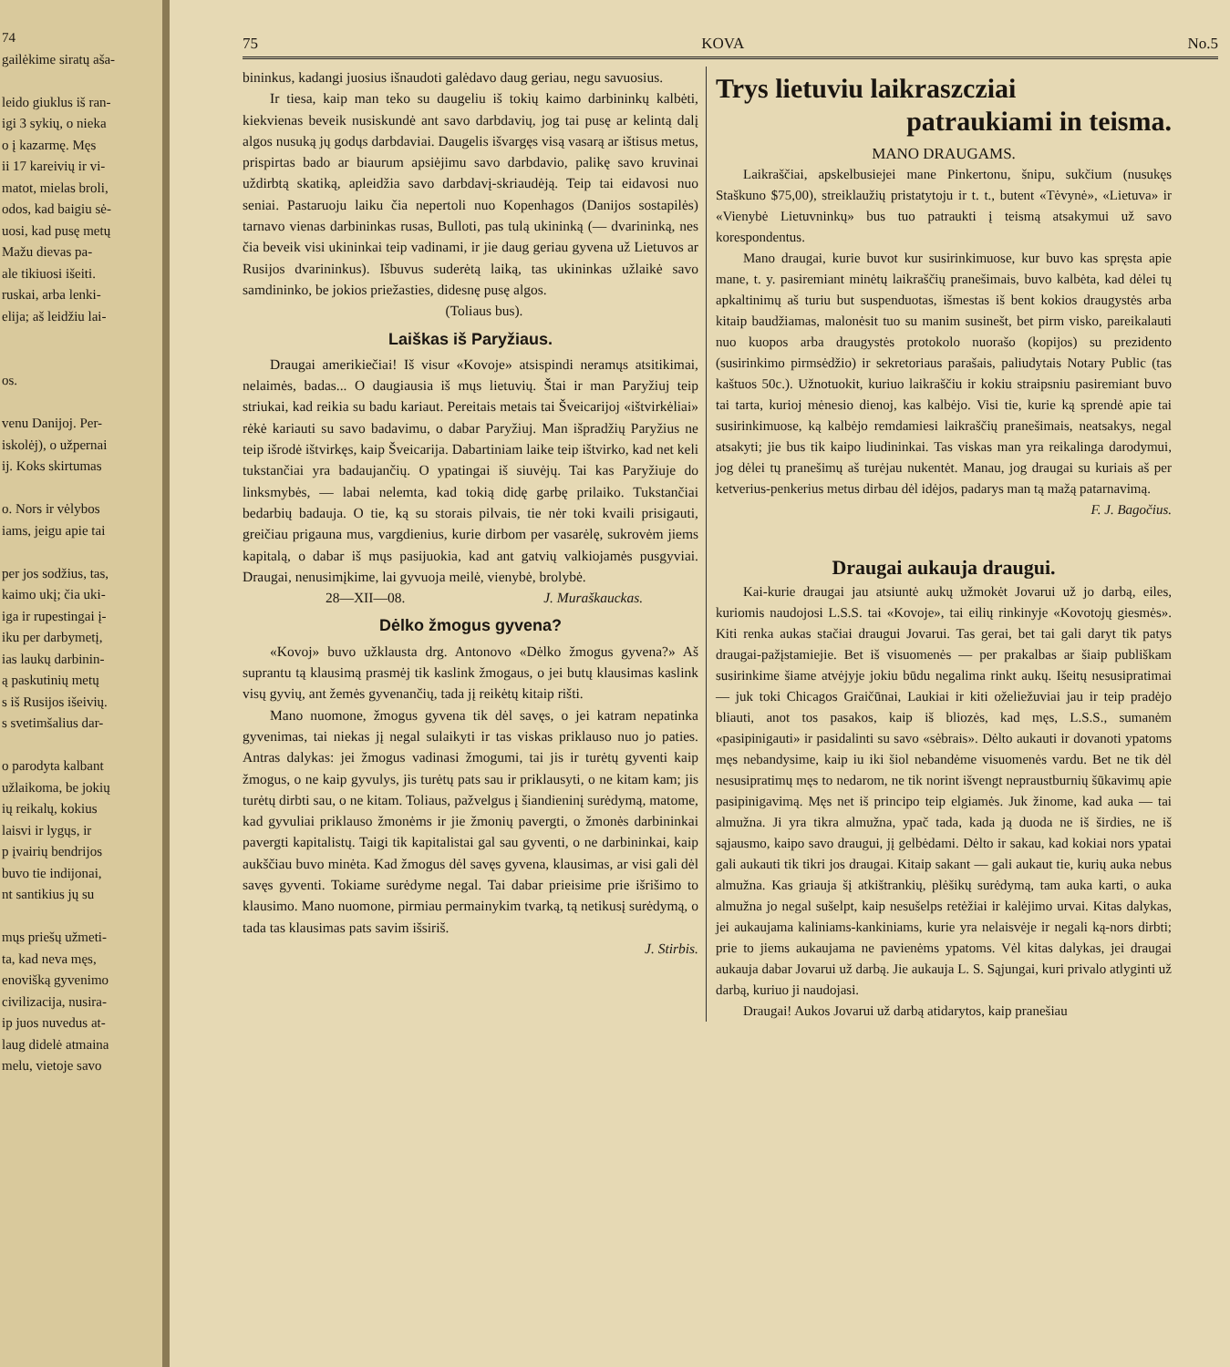74
gailėkime siratų aša-
leido giuklus iš ran-
igi 3 sykių, o nieka
o į kazarmę. Męs
ii 17 kareivių ir vi-
matot, mielas broli,
odos, kad baigiu sė-
uosi, kad pusę metų
Mažu dievas pa-
ale tikiuosi išeiti.
ruskai, arba lenki-
elija; aš leidžiu lai-
os.
venu Danijoj. Per-
iskolėj), o užpernai
ij. Koks skirtumas
o. Nors ir vėlybos
iams, jeigu apie tai
per jos sodžius, tas,
kaimo ukį; čia uki-
iga ir rupestingai į-
iku per darbymetį,
ias laukų darbinin-
ą paskutinių metų
s iš Rusijos išeivių.
s svetimšalius dar-
o parodyta kalbant
užlaikoma, be jokių
ių reikalų, kokius
laisvi ir lygųs, ir
p įvairių bendrijos
buvo tie indijonai,
nt santikius jų su
mųs priešų užmeti-
ta, kad neva męs,
enovišką gyvenimo
civilizacija, nusira-
ip juos nuvedus at-
laug didelė atmaina
melu, vietoje savo
75 KOVA No.5
bininkus, kadangi juosius išnaudoti galėdavo daug geriau, negu savuosius.
Ir tiesa, kaip man teko su daugeliu iš tokių kaimo darbininkų kalbėti, kiekvienas beveik nusiskundė ant savo darbdavių, jog tai pusę ar kelintą dalį algos nusuką jų godųs darbdaviai. Daugelis išvargęs visą vasarą ar ištisus metus, prispirtas bado ar biaurum apsiėjimu savo darbdavio, palikę savo kruvinai uždirbtą skatiką, apleidžia savo darbdavį-skriaudėją. Teip tai eidavosi nuo seniai. Pastaruoju laiku čia nepertoli nuo Kopenhagos (Danijos sostapilės) tarnavo vienas darbininkas rusas, Bulloti, pas tulą ukininką (— dvarininką, nes čia beveik visi ukininkai teip vadinami, ir jie daug geriau gyvena už Lietuvos ar Rusijos dvarininkus). Išbuvus suderėtą laiką, tas ukininkas užlaikė savo samdininko, be jokios priežasties, didesnę pusę algos.
(Toliaus bus).
Laiškas iš Paryžiaus.
Draugai amerikiečiai! Iš visur «Kovoje» atsispindi neramųs atsitikimai, nelaimės, badas... O daugiausia iš mųs lietuvių. Štai ir man Paryžiuj teip striukai, kad reikia su badu kariaut. Pereitais metais tai Šveicarijoj «ištvirkėliai» rėkė kariauti su savo badavimu, o dabar Paryžiuj. Man išpradžių Paryžius ne teip išrodė ištvirkęs, kaip Šveicarija. Dabartiniam laike teip ištvirko, kad net keli tukstančiai yra badaujančių. O ypatingai iš siuvėjų. Tai kas Paryžiuje do linksmybės, — labai nelemta, kad tokią didę garbę prilaiko. Tukstančiai bedarbių badauja. O tie, ką su storais pilvais, tie nėr toki kvaili prisigauti, greičiau prigauna mus, vargdienius, kurie dirbom per vasarėlę, sukrovėm jiems kapitalą, o dabar iš mųs pasijuokia, kad ant gatvių valkiojamės pusgyviai. Draugai, nenusimįkime, lai gyvuoja meilė, vienybė, brolybė.
28—XII—08. J. Muraškauckas.
Dėlko žmogus gyvena?
«Kovoj» buvo užklausta drg. Antonovo «Dėlko žmogus gyvena?» Aš suprantu tą klausimą prasmėj tik kaslink žmogaus, o jei butų klausimas kaslink visų gyvių, ant žemės gyvenančių, tada jį reikėtų kitaip rišti.
Mano nuomone, žmogus gyvena tik dėl savęs, o jei katram nepatinka gyvenimas, tai niekas jį negal sulaikyti ir tas viskas priklauso nuo jo paties. Antras dalykas: jei žmogus vadinasi žmogumi, tai jis ir turėtų gyventi kaip žmogus, o ne kaip gyvulys, jis turėtų pats sau ir priklausyti, o ne kitam kam; jis turėtų dirbti sau, o ne kitam. Toliaus, pažvelgus į šiandieninį surėdymą, matome, kad gyvuliai priklauso žmonėms ir jie žmonių pavergti, o žmonės darbininkai pavergti kapitalistų. Taigi tik kapitalistai gal sau gyventi, o ne darbininkai, kaip aukščiau buvo minėta. Kad žmogus dėl savęs gyvena, klausimas, ar visi gali dėl savęs gyventi. Tokiame surėdyme negal. Tai dabar prieisime prie išrišimo to klausimo. Mano nuomone, pirmiau permainykim tvarką, tą netikusį surėdymą, o tada tas klausimas pats savim išsiriš.
J. Stirbis.
Trys lietuviu laikraszcziai
patraukiami in teisma.
MANO DRAUGAMS.
Laikraščiai, apskelbusiejei mane Pinkertonu, šnipu, sukčium (nusukęs Staškuno $75,00), streiklaužių pristatytoju ir t. t., butent «Tėvynė», «Lietuva» ir «Vienybė Lietuvninkų» bus tuo patraukti į teismą atsakymui už savo korespondentus.
Mano draugai, kurie buvot kur susirinkimuose, kur buvo kas spręsta apie mane, t. y. pasiremiant minėtų laikraščių pranešimais, buvo kalbėta, kad dėlei tų apkaltinimų aš turiu but suspenduotas, išmestas iš bent kokios draugystės arba kitaip baudžiamas, malonėsit tuo su manim susinešt, bet pirm visko, pareikalauti nuo kuopos arba draugystės protokolo nuorašo (kopijos) su prezidento (susirinkimo pirmsėdžio) ir sekretoriaus parašais, paliudytais Notary Public (tas kaštuos 50c.). Užnotuokit, kuriuo laikraščiu ir kokiu straipsniu pasiremiant buvo tai tarta, kurioj mėnesio dienoj, kas kalbėjo. Visi tie, kurie ką sprendė apie tai susirinkimuose, ką kalbėjo remdamiesi laikraščių pranešimais, neatsakys, negal atsakyti; jie bus tik kaipo liudininkai. Tas viskas man yra reikalinga darodymui, jog dėlei tų pranešimų aš turėjau nukentėt. Manau, jog draugai su kuriais aš per ketverius-penkerius metus dirbau dėl idėjos, padarys man tą mažą patarnavimą.
F. J. Bagočius.
Draugai aukauja draugui.
Kai-kurie draugai jau atsiuntė aukų užmokėt Jovarui už jo darbą, eiles, kuriomis naudojosi L.S.S. tai «Kovoje», tai eilių rinkinyje «Kovotojų giesmės». Kiti renka aukas stačiai draugui Jovarui. Tas gerai, bet tai gali daryt tik patys draugai-pažįstamiejie. Bet iš visuomenės — per prakalbas ar šiaip publiškam susirinkime šiame atvėjyje jokiu būdu negalima rinkt aukų. Išeitų nesusipratimai — juk toki Chicagos Graičūnai, Laukiai ir kiti oželiežuviai jau ir teip pradėjo bliauti, anot tos pasakos, kaip iš bliozės, kad męs, L.S.S., sumanėm «pasipinigauti» ir pasidalinti su savo «sėbrais». Dėlto aukauti ir dovanoti ypatoms męs nebandysime, kaip iu iki šiol nebandėme visuomenės vardu. Bet ne tik dėl nesusipratimų męs to nedarom, ne tik norint išvengt nepraustburnių šūkavimų apie pasipinigavimą. Męs net iš principo teip elgiamės. Juk žinome, kad auka — tai almužna. Ji yra tikra almužna, ypač tada, kada ją duoda ne iš širdies, ne iš sąjausmo, kaipo savo draugui, jį gelbėdami. Dėlto ir sakau, kad kokiai nors ypatai gali aukauti tik tikri jos draugai. Kitaip sakant — gali aukaut tie, kurių auka nebus almužna. Kas griauja šį atkištrankių, plėšikų surėdymą, tam auka karti, o auka almužna jo negal sušelpt, kaip nesušelps retėžiai ir kalėjimo urvai. Kitas dalykas, jei aukaujama kaliniams-kankiniams, kurie yra nelaisvėje ir negali ką-nors dirbti; prie to jiems aukaujama ne pavienėms ypatoms. Vėl kitas dalykas, jei draugai aukauja dabar Jovarui už darbą. Jie aukauja L. S. Sąjungai, kuri privalo atlyginti už darbą, kuriuo ji naudojasi.
Draugai! Aukos Jovarui už darbą atidarytos, kaip pranešiau